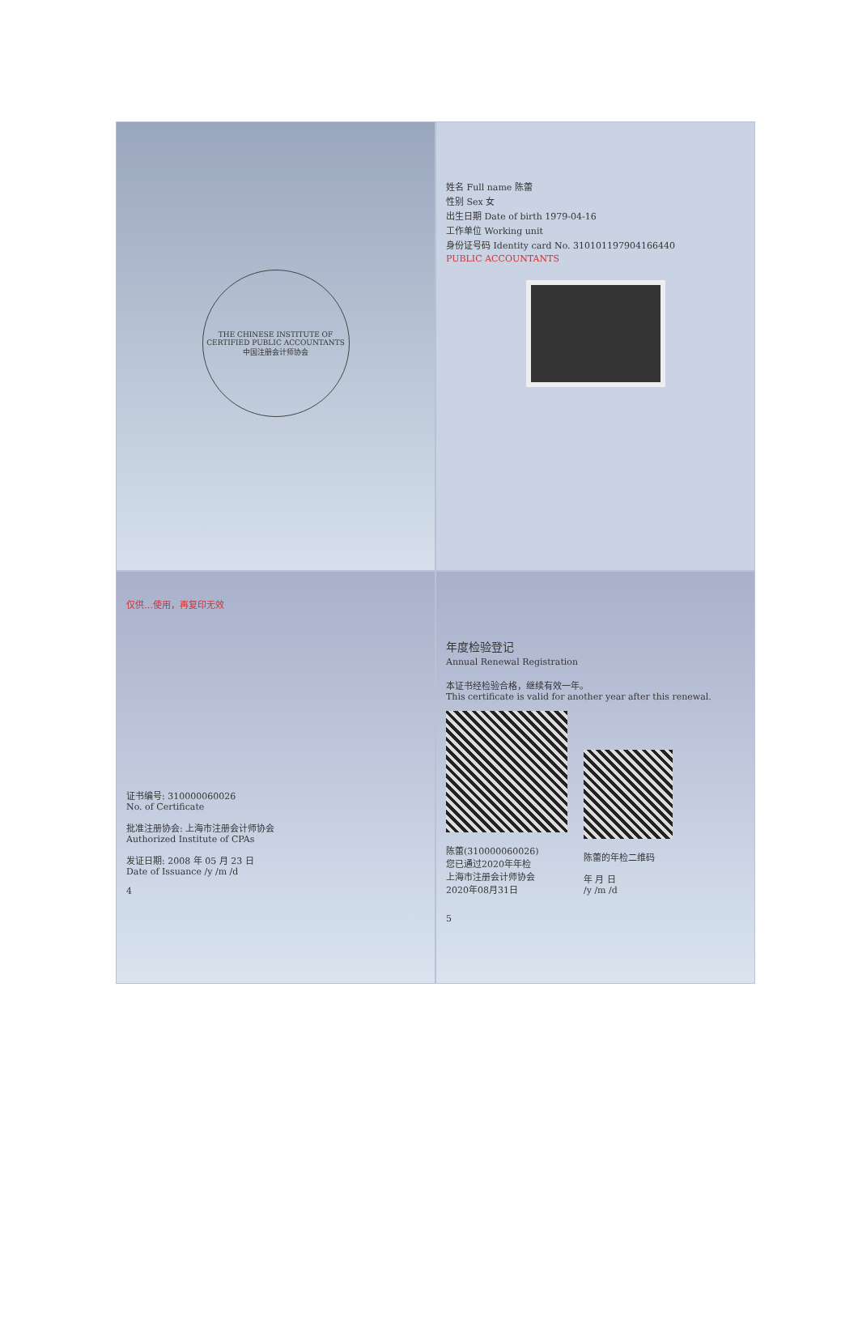THE CHINESE INSTITUTE OF CERTIFIED PUBLIC ACCOUNTANTS
中国注册会计师协会
姓名 Full name 陈蕾
性别 Sex 女
出生日期 Date of birth 1979-04-16
工作单位 Working unit
身份证号码 Identity card No. 310101197904166440
PUBLIC ACCOUNTANTS
仅供…使用，再复印无效
证书编号: 310000060026
No. of Certificate
批准注册协会: 上海市注册会计师协会
Authorized Institute of CPAs
发证日期: 2008 年 05 月 23 日
Date of Issuance /y /m /d
4
年度检验登记
Annual Renewal Registration
本证书经检验合格，继续有效一年。
This certificate is valid for another year after this renewal.
陈蕾(310000060026)
您已通过2020年年检
上海市注册会计师协会
2020年08月31日
陈蕾的年检二维码
年 月 日
/y /m /d
5